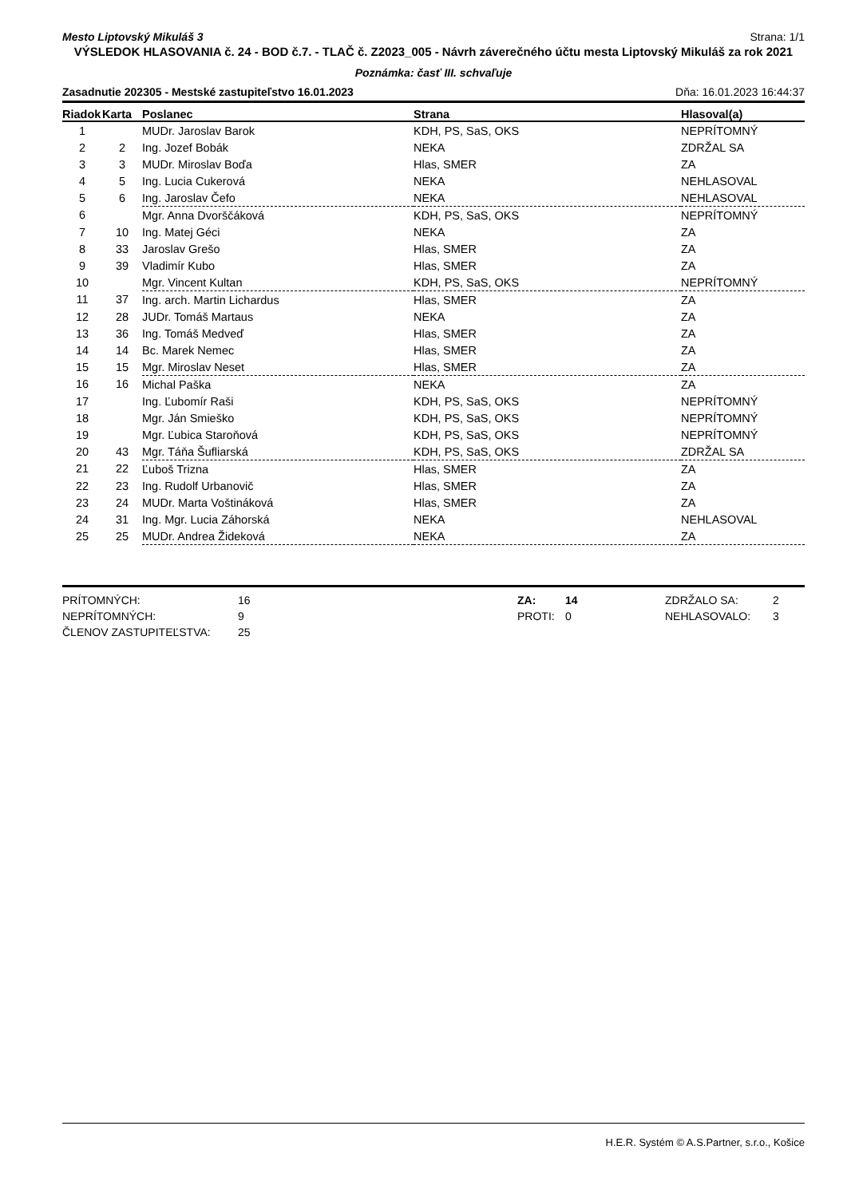Mesto Liptovský Mikuláš 3 Strana: 1/1
VÝSLEDOK HLASOVANIA č. 24 - BOD č.7. - TLAČ č. Z2023_005 - Návrh záverečného účtu mesta Liptovský Mikuláš za rok 2021
Poznámka: časť III. schvaľuje
Zasadnutie 202305 - Mestské zastupiteľstvo 16.01.2023 Dňa: 16.01.2023 16:44:37
| Riadok | Karta | Poslanec | Strana | Hlasoval(a) |
| --- | --- | --- | --- | --- |
| 1 | | MUDr. Jaroslav Barok | KDH, PS, SaS, OKS | NEPRÍTOMNÝ |
| 2 | 2 | Ing. Jozef Bobák | NEKA | ZDRŽAL SA |
| 3 | 3 | MUDr. Miroslav Boďa | Hlas, SMER | ZA |
| 4 | 5 | Ing. Lucia Cukerová | NEKA | NEHLASOVAL |
| 5 | 6 | Ing. Jaroslav Čefo | NEKA | NEHLASOVAL |
| 6 | | Mgr. Anna Dvorščáková | KDH, PS, SaS, OKS | NEPRÍTOMNÝ |
| 7 | 10 | Ing. Matej Géci | NEKA | ZA |
| 8 | 33 | Jaroslav Grešo | Hlas, SMER | ZA |
| 9 | 39 | Vladimír Kubo | Hlas, SMER | ZA |
| 10 | | Mgr. Vincent Kultan | KDH, PS, SaS, OKS | NEPRÍTOMNÝ |
| 11 | 37 | Ing. arch. Martin Lichardus | Hlas, SMER | ZA |
| 12 | 28 | JUDr. Tomáš Martaus | NEKA | ZA |
| 13 | 36 | Ing. Tomáš Medveď | Hlas, SMER | ZA |
| 14 | 14 | Bc. Marek Nemec | Hlas, SMER | ZA |
| 15 | 15 | Mgr. Miroslav Neset | Hlas, SMER | ZA |
| 16 | 16 | Michal Paška | NEKA | ZA |
| 17 | | Ing. Ľubomír Raši | KDH, PS, SaS, OKS | NEPRÍTOMNÝ |
| 18 | | Mgr. Ján Smieško | KDH, PS, SaS, OKS | NEPRÍTOMNÝ |
| 19 | | Mgr. Ľubica Staroňová | KDH, PS, SaS, OKS | NEPRÍTOMNÝ |
| 20 | 43 | Mgr. Táňa Šufliarská | KDH, PS, SaS, OKS | ZDRŽAL SA |
| 21 | 22 | Ľuboš Trizna | Hlas, SMER | ZA |
| 22 | 23 | Ing. Rudolf Urbanovič | Hlas, SMER | ZA |
| 23 | 24 | MUDr. Marta Voštináková | Hlas, SMER | ZA |
| 24 | 31 | Ing. Mgr. Lucia Záhorská | NEKA | NEHLASOVAL |
| 25 | 25 | MUDr. Andrea Žideková | NEKA | ZA |
PRÍTOMNÝCH:
NEPRÍTOMNÝCH:
ČLENOV ZASTUPITEĽSTVA:
16
9
25
ZA:
PROTI:
14
0
ZDRŽALO SA:
NEHLASOVALO:
2
3
H.E.R. Systém © A.S.Partner, s.r.o., Košice